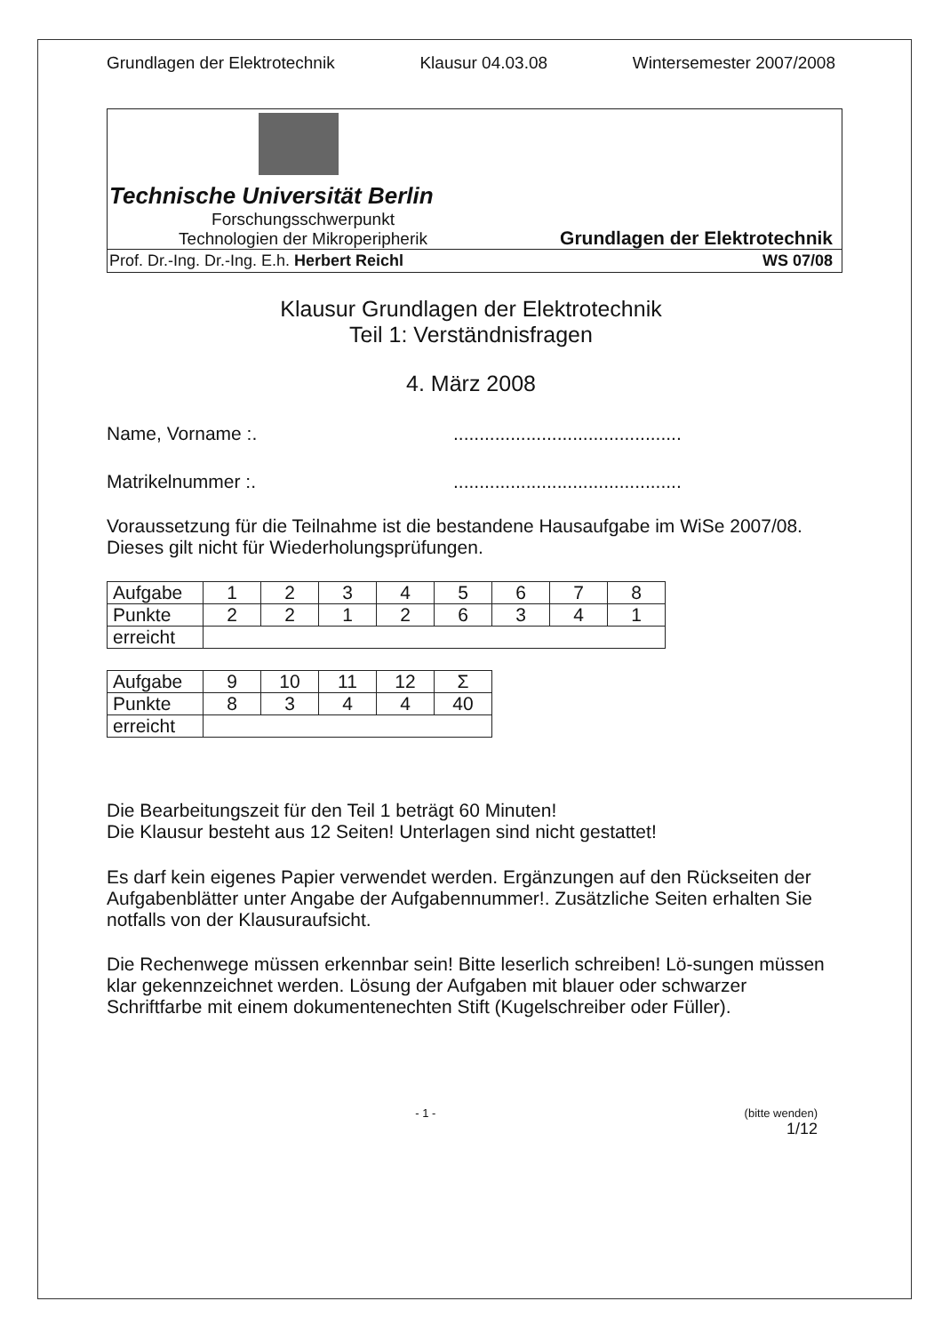Grundlagen der Elektrotechnik Klausur 04.03.08 Wintersemester 2007/2008
Technische Universität Berlin
Forschungsschwerpunkt
Technologien der Mikroperipherik
Grundlagen der Elektrotechnik
Prof. Dr.-Ing. Dr.-Ing. E.h. Herbert Reichl WS 07/08
Klausur Grundlagen der Elektrotechnik
Teil 1: Verständnisfragen
4. März 2008
Name, Vorname :.............................................
Matrikelnummer :.............................................
Voraussetzung für die Teilnahme ist die bestandene Hausaufgabe im WiSe 2007/08. Dieses gilt nicht für Wiederholungsprüfungen.
| Aufgabe | 1 | 2 | 3 | 4 | 5 | 6 | 7 | 8 |
| Punkte | 2 | 2 | 1 | 2 | 6 | 3 | 4 | 1 |
| erreicht | | | | | | | | |
| Aufgabe | 9 | 10 | 11 | 12 | Σ |
| Punkte | 8 | 3 | 4 | 4 | 40 |
| erreicht | | | | | |
Die Bearbeitungszeit für den Teil 1 beträgt 60 Minuten!
Die Klausur besteht aus 12 Seiten! Unterlagen sind nicht gestattet!
Es darf kein eigenes Papier verwendet werden. Ergänzungen auf den Rückseiten der Aufgabenblätter unter Angabe der Aufgabennummer!. Zusätzliche Seiten erhalten Sie notfalls von der Klausuraufsicht.
Die Rechenwege müssen erkennbar sein! Bitte leserlich schreiben! Lö-sungen müssen klar gekennzeichnet werden. Lösung der Aufgaben mit blauer oder schwarzer Schriftfarbe mit einem dokumentenechten Stift (Kugelschreiber oder Füller).
- 1 - (bitte wenden)
1/12